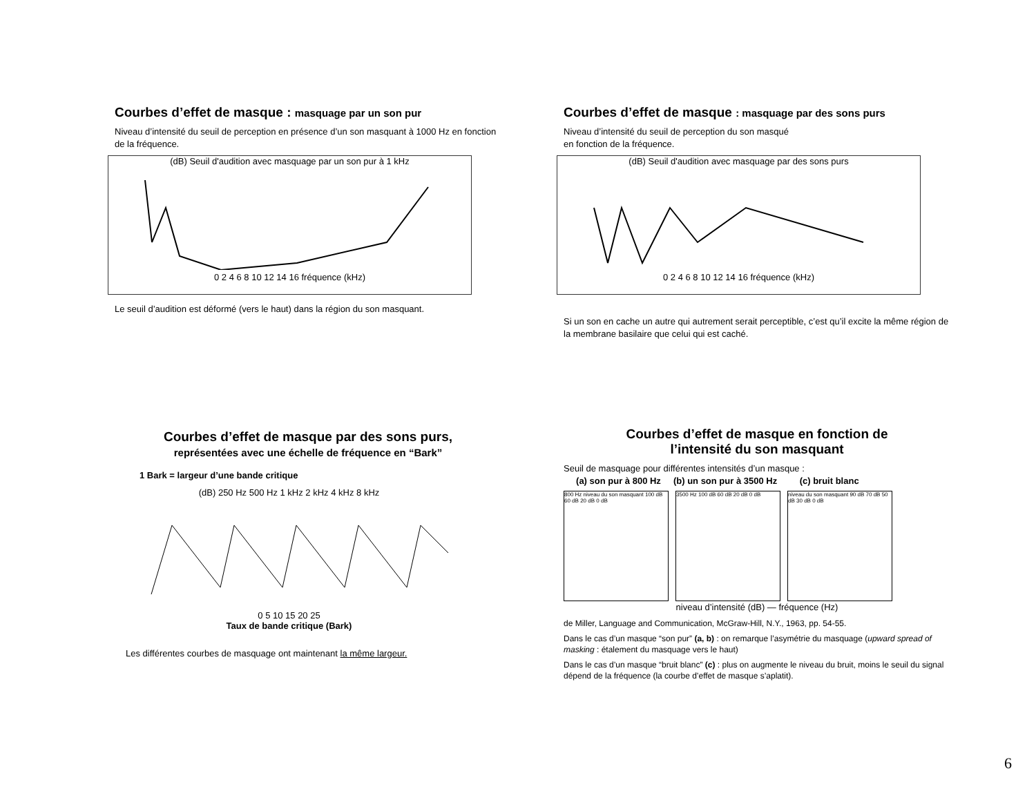Courbes d’effet de masque : masquage par un son pur
Niveau d’intensité du seuil de perception en présence d’un son masquant à 1000 Hz en fonction de la fréquence.
(dB) Seuil d'audition avec masquage par un son pur à 1 kHz
0 2 4 6 8 10 12 14 16 fréquence (kHz)
Le seuil d’audition est déformé (vers le haut) dans la région du son masquant.
Courbes d’effet de masque : masquage par des sons purs
Niveau d’intensité du seuil de perception du son masqué
en fonction de la fréquence.
(dB) Seuil d'audition avec masquage par des sons purs
0 2 4 6 8 10 12 14 16 fréquence (kHz)
Si un son en cache un autre qui autrement serait perceptible, c’est qu’il excite la même région de la membrane basilaire que celui qui est caché.
Courbes d’effet de masque par des sons purs,
représentées avec une échelle de fréquence en “Bark”
1 Bark = largeur d’une bande critique
(dB) 250 Hz 500 Hz 1 kHz 2 kHz 4 kHz 8 kHz
0 5 10 15 20 25
Taux de bande critique (Bark)
Les différentes courbes de masquage ont maintenant la même largeur.
Courbes d’effet de masque en fonction de
l’intensité du son masquant
Seuil de masquage pour différentes intensités d’un masque :
(a) son pur à 800 Hz (b) un son pur à 3500 Hz (c) bruit blanc
800 Hz niveau du son masquant 100 dB 60 dB 20 dB 0 dB
3500 Hz 100 dB 60 dB 20 dB 0 dB niveau du son masquant 90 dB 70 dB 50 dB 30 dB 0 dB
niveau d’intensité (dB) — fréquence (Hz)
de Miller, Language and Communication, McGraw-Hill, N.Y., 1963, pp. 54-55.
Dans le cas d’un masque “son pur” (a, b) : on remarque l’asymétrie du masquage (upward spread of masking : étalement du masquage vers le haut)
Dans le cas d’un masque “bruit blanc” (c) : plus on augmente le niveau du bruit, moins le seuil du signal dépend de la fréquence (la courbe d’effet de masque s’aplatit).
6